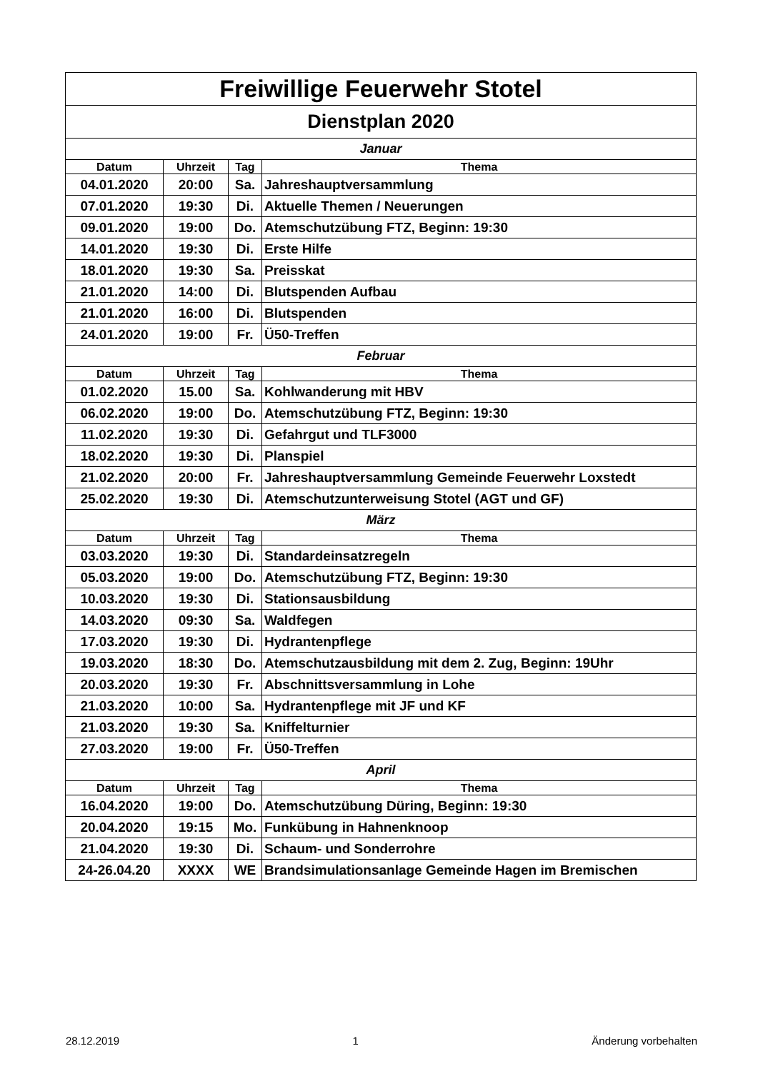| Freiwillige Feuerwehr Stotel | | | |
| Dienstplan 2020 | | | |
| Januar | | | |
| Datum | Uhrzeit | Tag | Thema |
| 04.01.2020 | 20:00 | Sa. | Jahreshauptversammlung |
| 07.01.2020 | 19:30 | Di. | Aktuelle Themen / Neuerungen |
| 09.01.2020 | 19:00 | Do. | Atemschutzübung FTZ, Beginn: 19:30 |
| 14.01.2020 | 19:30 | Di. | Erste Hilfe |
| 18.01.2020 | 19:30 | Sa. | Preisskat |
| 21.01.2020 | 14:00 | Di. | Blutspenden Aufbau |
| 21.01.2020 | 16:00 | Di. | Blutspenden |
| 24.01.2020 | 19:00 | Fr. | Ü50-Treffen |
| Februar | | | |
| Datum | Uhrzeit | Tag | Thema |
| 01.02.2020 | 15.00 | Sa. | Kohlwanderung mit HBV |
| 06.02.2020 | 19:00 | Do. | Atemschutzübung FTZ, Beginn: 19:30 |
| 11.02.2020 | 19:30 | Di. | Gefahrgut und TLF3000 |
| 18.02.2020 | 19:30 | Di. | Planspiel |
| 21.02.2020 | 20:00 | Fr. | Jahreshauptversammlung Gemeinde Feuerwehr Loxstedt |
| 25.02.2020 | 19:30 | Di. | Atemschutzunterweisung Stotel (AGT und GF) |
| März | | | |
| Datum | Uhrzeit | Tag | Thema |
| 03.03.2020 | 19:30 | Di. | Standardeinsatzregeln |
| 05.03.2020 | 19:00 | Do. | Atemschutzübung FTZ, Beginn: 19:30 |
| 10.03.2020 | 19:30 | Di. | Stationsausbildung |
| 14.03.2020 | 09:30 | Sa. | Waldfegen |
| 17.03.2020 | 19:30 | Di. | Hydrantenpflege |
| 19.03.2020 | 18:30 | Do. | Atemschutzausbildung mit dem 2. Zug, Beginn: 19Uhr |
| 20.03.2020 | 19:30 | Fr. | Abschnittsversammlung in Lohe |
| 21.03.2020 | 10:00 | Sa. | Hydrantenpflege mit JF und KF |
| 21.03.2020 | 19:30 | Sa. | Kniffelturnier |
| 27.03.2020 | 19:00 | Fr. | Ü50-Treffen |
| April | | | |
| Datum | Uhrzeit | Tag | Thema |
| 16.04.2020 | 19:00 | Do. | Atemschutzübung Düring, Beginn: 19:30 |
| 20.04.2020 | 19:15 | Mo. | Funkübung in Hahnenknoop |
| 21.04.2020 | 19:30 | Di. | Schaum- und Sonderrohre |
| 24-26.04.20 | XXXX | WE | Brandsimulationsanlage Gemeinde Hagen im Bremischen |
28.12.2019 1 Änderung vorbehalten